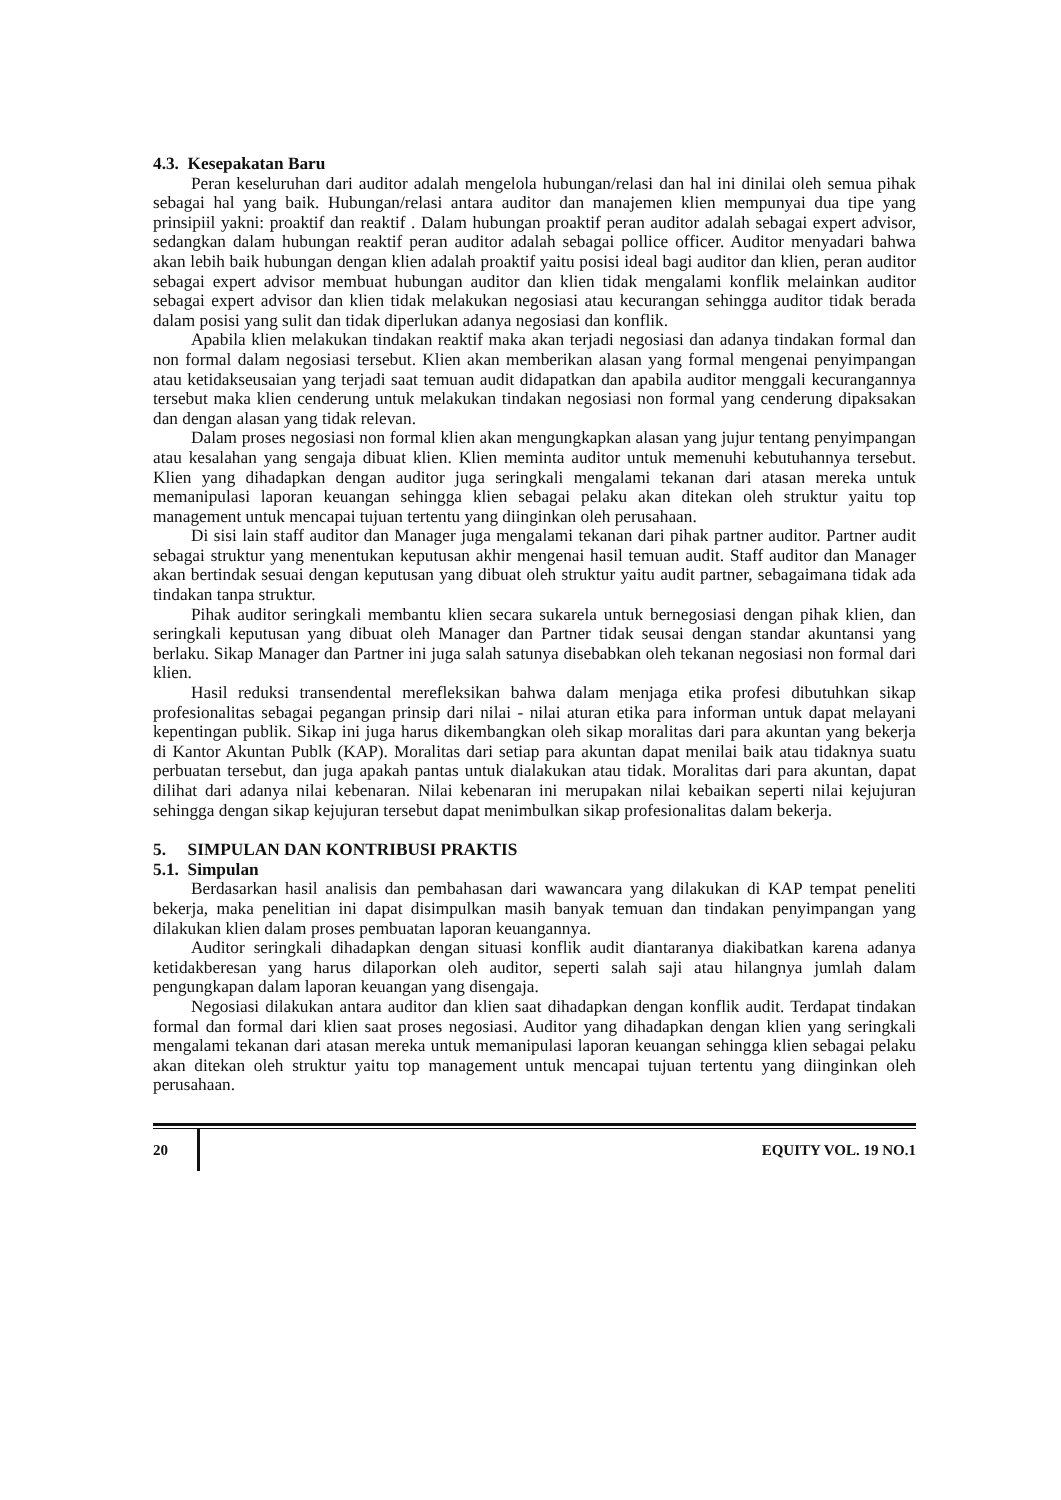4.3. Kesepakatan Baru
Peran keseluruhan dari auditor adalah mengelola hubungan/relasi dan hal ini dinilai oleh semua pihak sebagai hal yang baik. Hubungan/relasi antara auditor dan manajemen klien mempunyai dua tipe yang prinsipiil yakni: proaktif dan reaktif . Dalam hubungan proaktif peran auditor adalah sebagai expert advisor, sedangkan dalam hubungan reaktif peran auditor adalah sebagai pollice officer. Auditor menyadari bahwa akan lebih baik hubungan dengan klien adalah proaktif yaitu posisi ideal bagi auditor dan klien, peran auditor sebagai expert advisor membuat hubungan auditor dan klien tidak mengalami konflik melainkan auditor sebagai expert advisor dan klien tidak melakukan negosiasi atau kecurangan sehingga auditor tidak berada dalam posisi yang sulit dan tidak diperlukan adanya negosiasi dan konflik.
Apabila klien melakukan tindakan reaktif maka akan terjadi negosiasi dan adanya tindakan formal dan non formal dalam negosiasi tersebut. Klien akan memberikan alasan yang formal mengenai penyimpangan atau ketidakseusaian yang terjadi saat temuan audit didapatkan dan apabila auditor menggali kecurangannya tersebut maka klien cenderung untuk melakukan tindakan negosiasi non formal yang cenderung dipaksakan dan dengan alasan yang tidak relevan.
Dalam proses negosiasi non formal klien akan mengungkapkan alasan yang jujur tentang penyimpangan atau kesalahan yang sengaja dibuat klien. Klien meminta auditor untuk memenuhi kebutuhannya tersebut. Klien yang dihadapkan dengan auditor juga seringkali mengalami tekanan dari atasan mereka untuk memanipulasi laporan keuangan sehingga klien sebagai pelaku akan ditekan oleh struktur yaitu top management untuk mencapai tujuan tertentu yang diinginkan oleh perusahaan.
Di sisi lain staff auditor dan Manager juga mengalami tekanan dari pihak partner auditor. Partner audit sebagai struktur yang menentukan keputusan akhir mengenai hasil temuan audit. Staff auditor dan Manager akan bertindak sesuai dengan keputusan yang dibuat oleh struktur yaitu audit partner, sebagaimana tidak ada tindakan tanpa struktur.
Pihak auditor seringkali membantu klien secara sukarela untuk bernegosiasi dengan pihak klien, dan seringkali keputusan yang dibuat oleh Manager dan Partner tidak seusai dengan standar akuntansi yang berlaku. Sikap Manager dan Partner ini juga salah satunya disebabkan oleh tekanan negosiasi non formal dari klien.
Hasil reduksi transendental merefleksikan bahwa dalam menjaga etika profesi dibutuhkan sikap profesionalitas sebagai pegangan prinsip dari nilai - nilai aturan etika para informan untuk dapat melayani kepentingan publik. Sikap ini juga harus dikembangkan oleh sikap moralitas dari para akuntan yang bekerja di Kantor Akuntan Publk (KAP). Moralitas dari setiap para akuntan dapat menilai baik atau tidaknya suatu perbuatan tersebut, dan juga apakah pantas untuk dialakukan atau tidak. Moralitas dari para akuntan, dapat dilihat dari adanya nilai kebenaran. Nilai kebenaran ini merupakan nilai kebaikan seperti nilai kejujuran sehingga dengan sikap kejujuran tersebut dapat menimbulkan sikap profesionalitas dalam bekerja.
5. SIMPULAN DAN KONTRIBUSI PRAKTIS
5.1. Simpulan
Berdasarkan hasil analisis dan pembahasan dari wawancara yang dilakukan di KAP tempat peneliti bekerja, maka penelitian ini dapat disimpulkan masih banyak temuan dan tindakan penyimpangan yang dilakukan klien dalam proses pembuatan laporan keuangannya.
Auditor seringkali dihadapkan dengan situasi konflik audit diantaranya diakibatkan karena adanya ketidakberesan yang harus dilaporkan oleh auditor, seperti salah saji atau hilangnya jumlah dalam pengungkapan dalam laporan keuangan yang disengaja.
Negosiasi dilakukan antara auditor dan klien saat dihadapkan dengan konflik audit. Terdapat tindakan formal dan formal dari klien saat proses negosiasi. Auditor yang dihadapkan dengan klien yang seringkali mengalami tekanan dari atasan mereka untuk memanipulasi laporan keuangan sehingga klien sebagai pelaku akan ditekan oleh struktur yaitu top management untuk mencapai tujuan tertentu yang diinginkan oleh perusahaan.
20 EQUITY VOL. 19 NO.1